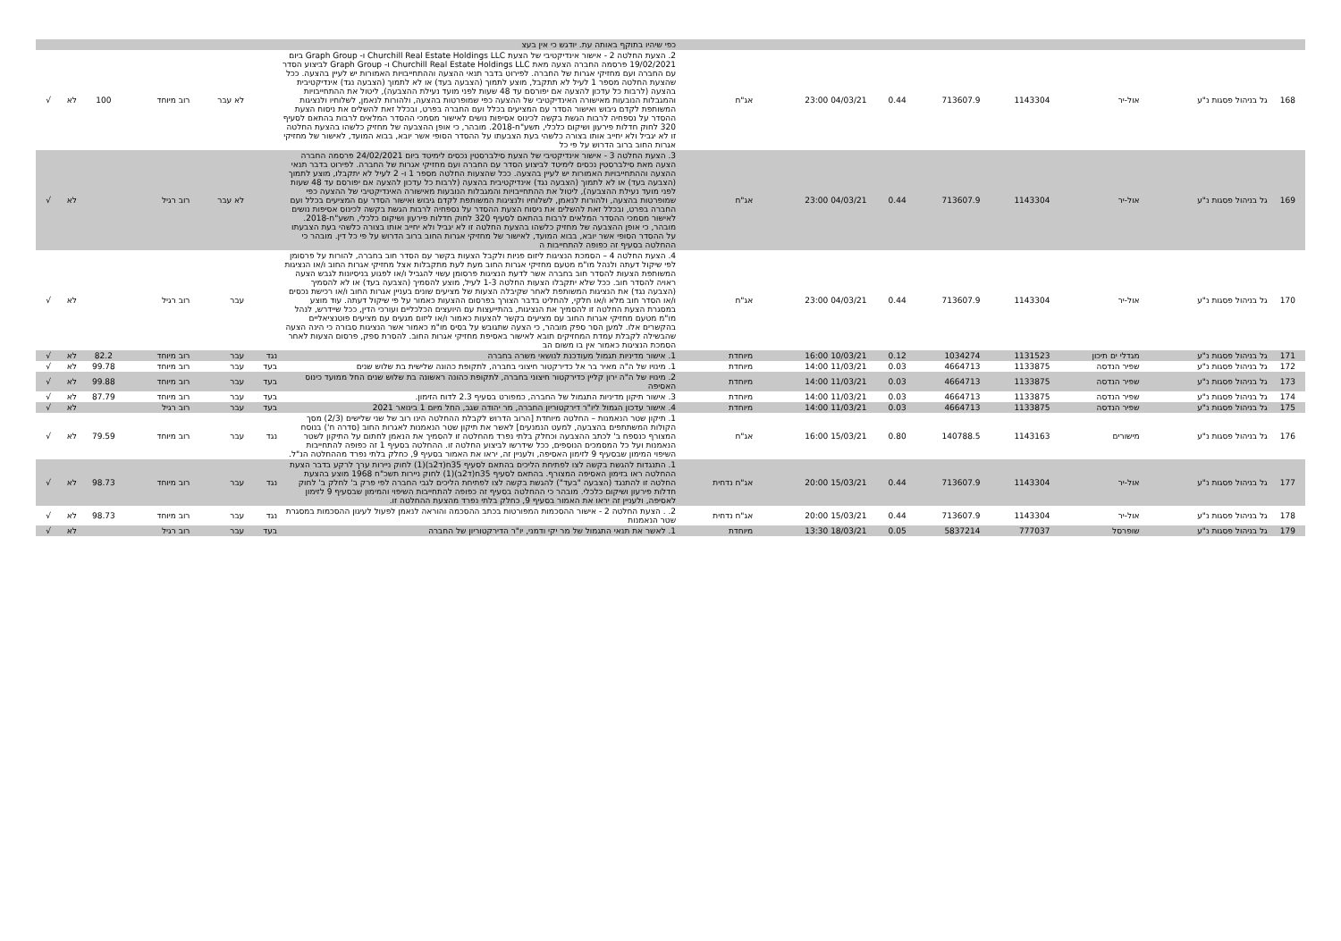| | | | | | | | | כפי שיהיו בתוקף באותה עת. יודגש כי אין בעצ | | | | | | |
| 168 | גל בניהול פסגות נ"ע | אול-יר | 1143304 | 713607.9 | 0.44 | 04/03/21 23:00 | אג"ח | 2. הצעת החלטה 2 - אישור אינדיקטיבי של הצעת Churchill Real Estate Holdings LLC ו- Graph Group ביום 19/02/2021 פרסמה החברה הצעה מאת Churchill Real Estate Holdings LLC ו- Graph Group לביצוע הסדר עם החברה ועם מחזיקי אגרות של החברה. לפירוט בדבר תנאי ההצעה וההתחייבויות האמורות יש לעיין בהצעה. ככל שהצעת החלטה מספר 1 לעיל לא תתקבל, מוצע לתמוך (הצבעה בעד) או לא לתמוך (הצבעה נגד) אינדיקטיבית בהצעה (לרבות כל עדכון להצעה אם יפורסם עד 48 שעות לפני מועד נעילת ההצבעה), ליטול את ההתחייבויות והמגבלות הנובעות מאישורה האינדיקטיבי של ההצעה כפי שמופרטות בהצעה, ולהורות לנאמן, לשלוחיו ולנציגות המשותפת לקדם גיבוש ואישור הסדר עם המציעים בכלל ועם החברה בפרט, ובכלל זאת להשלים את ניסוח הצעת ההסדר על נספחיה לרבות הגשת בקשה לכינוס אסיפות נושים לאישור מסמכי ההסדר המלאים לרבות בהתאם לסעיף 320 לחוק חדלות פירעון ושיקום כלכלי, תשע"ח-2018. מובהר, כי אופן ההצבעה של מחזיק כלשהו בהצעת החלטה זו לא יגביל ולא יחייב אותו בצורה כלשהי בעת הצבעתו על ההסדר הסופי אשר יובא, בבוא המועד, לאישור של מחזיקי אגרות החוב ברוב הדרוש על פי כל | | לא עבר | רוב מיוחד | 100 | לא | √ |
| 169 | גל בניהול פסגות נ"ע | אול-יר | 1143304 | 713607.9 | 0.44 | 04/03/21 23:00 | אג"ח | 3. הצעת החלטה 3 - אישור אינדיקטיבי של הצעת סילברסטין נכסים לימיטד ביום 24/02/2021 פרסמה החברה הצעה מאת סילברסטין נכסים לימיטד לביצוע הסדר עם החברה ועם מחזיקי אגרות של החברה. לפירוט בדבר תנאי ההצעה וההתחייבויות האמורות יש לעיין בהצעה. ככל שהצעות החלטה מספר 1 ו- 2 לעיל לא יתקבלו, מוצע לתמוך (הצבעה בעד) או לא לתמוך (הצבעה נגד) אינדיקטיבית בהצעה (לרבות כל עדכון להצעה אם יפורסם עד 48 שעות לפני מועד נעילת ההצבעה), ליטול את ההתחייבויות והמגבלות הנובעות מאישורה האינדיקטיבי של ההצעה כפי שמופרטות בהצעה, ולהורות לנאמן, לשלוחיו ולנציגות המשותפת לקדם גיבוש ואישור הסדר עם המציעים בכלל ועם החברה בפרט, ובכלל זאת להשלים את ניסוח הצעת ההסדר על נספחיה לרבות הגשת בקשה לכינוס אסיפות נושים לאישור מסמכי ההסדר המלאים לרבות בהתאם לסעיף 320 לחוק חדלות פירעון ושיקום כלכלי, תשע"ח-2018. מובהר, כי אופן ההצבעה של מחזיק כלשהו בהצעת החלטה זו לא יגביל ולא יחייב אותו בצורה כלשהי בעת הצבעתו על ההסדר הסופי אשר יובא, בבוא המועד, לאישור של מחזיקי אגרות החוב ברוב הדרוש על פי כל דין. מובהר כי ההחלטה בסעיף זה כפופה להתחייבות ה | | לא עבר | רוב רגיל | | לא | √ |
| 170 | גל בניהול פסגות נ"ע | אול-יר | 1143304 | 713607.9 | 0.44 | 04/03/21 23:00 | אג"ח | 4. הצעת החלטה 4 – הסמכת הנציגות ליזום פניות ולקבל הצעות בקשר עם הסדר חוב בחברה, להורות על פרסומן לפי שיקול דעתה ולנהל מו"מ מטעם מחזיקי אגרות החוב מעת לעת מתקבלות אצל מחזיקי אגרות החוב ו/או הנציגות המשותפת הצעות להסדר חוב בחברה אשר לדעת הנציגות פרסומן עשוי להגביל ו/או לפגוע בניסיונות לגבש הצעה ראויה להסדר חוב. ככל שלא יתקבלו הצעות החלטה 1-3 לעיל, מוצע להסמיך (הצבעה בעד) או לא להסמיך (הצבעה נגד) את הנציגות המשותפת לאחר שקיבלה הצעות של מציעים שונים בעניין אגרות החוב ו/או רכישת נכסים ו/או הסדר חוב מלא ו/או חלקי, להחליט בדבר הצורך בפרסום ההצעות כאמור על פי שיקול דעתה. עוד מוצע במסגרת הצעת החלטה זו להסמיך את הנציגות, בהתייעצות עם היועצים הכלכליים ועורכי הדין, ככל שיידרש, לנהל מו"מ מטעם מחזיקי אגרות החוב עם מציעים בקשר להצעות כאמור ו/או ליזום מגעים עם מציעים פוטנציאליים בהקשרים אלו. למען הסר ספק מובהר, כי הצעה שתגובש על בסיס מו"מ כאמור אשר הנציגות סבורה כי הינה הצעה שהבשילה לקבלת עמדת המחזיקים תובא לאישור באסיפת מחזיקי אגרות החוב. להסרת ספק, פרסום הצעות לאחר הסמכת הנציגות כאמור אין בו משום הב | | עבר | רוב רגיל | | לא | √ |
| 171 | גל בניהול פסגות נ"ע | מגדלי ים תיכון | 1131523 | 1034274 | 0.12 | 10/03/21 16:00 | מיוחדת | 1. אישור מדיניות תגמול מעודכנת לנושאי משרה בחברה | נגד | עבר | רוב מיוחד | 82.2 | לא | √ |
| 172 | גל בניהול פסגות נ"ע | שפיר הנדסה | 1133875 | 4664713 | 0.03 | 11/03/21 14:00 | מיוחדת | 1. מינויו של ה"ה מאיר בר אל כדירקטור חיצוני בחברה, לתקופת כהונה שלישית בת שלוש שנים | בעד | עבר | רוב מיוחד | 99.78 | לא | √ |
| 173 | גל בניהול פסגות נ"ע | שפיר הנדסה | 1133875 | 4664713 | 0.03 | 11/03/21 14:00 | מיוחדת | 2. מינויו של ה"ה ירון קליין כדירקטור חיצוני בחברה, לתקופת כהונה ראשונה בת שלוש שנים החל ממועד כינוס האסיפה | בעד | עבר | רוב מיוחד | 99.88 | לא | √ |
| 174 | גל בניהול פסגות נ"ע | שפיר הנדסה | 1133875 | 4664713 | 0.03 | 11/03/21 14:00 | מיוחדת | 3. אישור תיקון מדיניות התגמול של החברה, כמפורט בסעיף 2.3 לדוח הזימון. | בעד | עבר | רוב מיוחד | 87.79 | לא | √ |
| 175 | גל בניהול פסגות נ"ע | שפיר הנדסה | 1133875 | 4664713 | 0.03 | 11/03/21 14:00 | מיוחדת | 4. אישור עדכון הגמול ליו"ר דירקטוריון החברה, מר יהודה שגב, החל מיום 1 בינואר 2021 | בעד | עבר | רוב רגיל | | לא | √ |
| 176 | גל בניהול פסגות נ"ע | מישורים | 1143163 | 140788.5 | 0.80 | 15/03/21 16:00 | אג"ח | 1. תיקון שטר הנאמנות – החלטה מיוחדת [הרוב הדרוש לקבלת ההחלטה הינו רוב של שני שלישים (2/3) מסך הקולות המשתתפים בהצבעה, למעט הנמנעים] לאשר את תיקון שטר הנאמנות לאגרות החוב (סדרה ח') בנוסח המצורף כנספח ב' לכתב ההצבעה וכחלק בלתי נפרד מהחלטה זו להסמיך את הנאמן לחתום על התיקון לשטר הנאמנות ועל כל המסמכים הנוספים, ככל שידרשו לביצוע החלטה זו. ההחלטה בסעיף 1 זה כפופה להתחייבות השיפוי המימון שבסעיף 9 לזימון האסיפה, ולעניין זה, יראו את האמור בסעיף 9, כחלק בלתי נפרד מההחלטה הנ"ל. | נגד | עבר | רוב מיוחד | 79.59 | לא | √ |
| 177 | גל בניהול פסגות נ"ע | אול-יר | 1143304 | 713607.9 | 0.44 | 15/03/21 20:00 | אג"ח נדחית | 1. התנגדות להגשת בקשה לצו לפתיחת הליכים בהתאם לסעיף 35ח(ד2ב)(1) לחוק ניירות ערך לרקע בדבר הצעת ההחלטה ראו בזימון האסיפה המצורף. בהתאם לסעיף 35ח(ד2ב)(1) לחוק ניירות תשכ"ח 1968 מוצע בהצעת החלטה זו להתנגד (הצבעה "בעד") להגשת בקשה לצו לפתיחת הליכים לגבי החברה לפי פרק ב' לחלק ב' לחוק חדלות פירעון ושיקום כלכלי. מובהר כי ההחלטה בסעיף זה כפופה להתחייבות השיפוי והמימון שבסעיף 9 לזימון לאסיפה, ולעניין זה יראו את האמור בסעיף 9, כחלק בלתי נפרד מהצעת ההחלטה זו. | נגד | עבר | רוב מיוחד | 98.73 | לא | √ |
| 178 | גל בניהול פסגות נ"ע | אול-יר | 1143304 | 713607.9 | 0.44 | 15/03/21 20:00 | אג"ח נדחית | 2. . הצעת החלטה 2 - אישור ההסכמות המפורטות בכתב ההסכמה והוראה לנאמן לפעול לעיגון ההסכמות במסגרת שטר הנאמנות | נגד | עבר | רוב מיוחד | 98.73 | לא | √ |
| 179 | גל בניהול פסגות נ"ע | שופרסל | 777037 | 5837214 | 0.05 | 18/03/21 13:30 | מיוחדת | 1. לאשר את תנאי התגמול של מר יקי ודמני, יו"ר הדירקטוריון של החברה | בעד | עבר | רוב רגיל | | לא | √ |